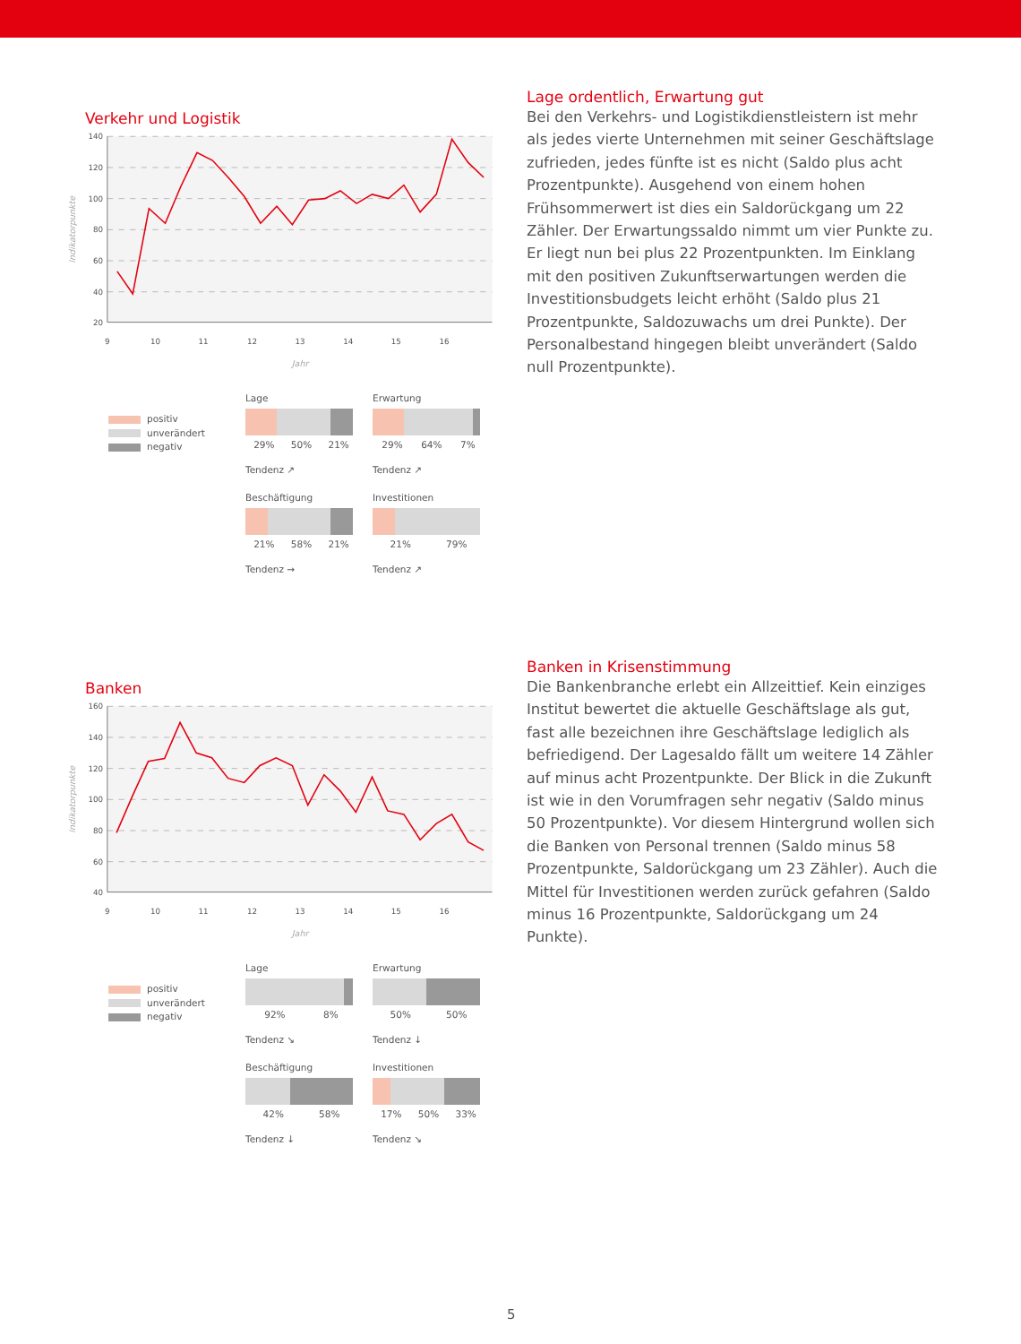Verkehr und Logistik
140
120
100
80
60
40
20
9
10
11
12
13
14
15
16
Jahr
Indikatorpunkte
positiv
unverändert
negativ
Lage
29% 50% 21%
Tendenz ↗
Erwartung
29% 64% 7%
Tendenz ↗
Beschäftigung
21% 58% 21%
Tendenz →
Investitionen
21% 79%
Tendenz ↗
Lage ordentlich, Erwartung gut
Bei den Verkehrs- und Logistikdienstleistern ist mehr als jedes vierte Unternehmen mit seiner Geschäftslage zufrieden, jedes fünfte ist es nicht (Saldo plus acht Prozentpunkte). Ausgehend von einem hohen Frühsommerwert ist dies ein Saldorückgang um 22 Zähler. Der Erwartungssaldo nimmt um vier Punkte zu. Er liegt nun bei plus 22 Prozentpunkten. Im Einklang mit den positiven Zukunftserwartungen werden die Investitionsbudgets leicht erhöht (Saldo plus 21 Prozentpunkte, Saldozuwachs um drei Punkte). Der Personalbestand hingegen bleibt unverändert (Saldo null Prozentpunkte).
Banken
160
140
120
100
80
60
40
9
10
11
12
13
14
15
16
Jahr
Indikatorpunkte
positiv
unverändert
negativ
Lage
92% 8%
Tendenz ↘
Erwartung
50% 50%
Tendenz ↓
Beschäftigung
42% 58%
Tendenz ↓
Investitionen
17% 50% 33%
Tendenz ↘
Banken in Krisenstimmung
Die Bankenbranche erlebt ein Allzeittief. Kein einziges Institut bewertet die aktuelle Geschäftslage als gut, fast alle bezeichnen ihre Geschäftslage lediglich als befriedigend. Der Lagesaldo fällt um weitere 14 Zähler auf minus acht Prozentpunkte. Der Blick in die Zukunft ist wie in den Vorumfragen sehr negativ (Saldo minus 50 Prozentpunkte). Vor diesem Hintergrund wollen sich die Banken von Personal trennen (Saldo minus 58 Prozentpunkte, Saldorückgang um 23 Zähler). Auch die Mittel für Investitionen werden zurück gefahren (Saldo minus 16 Prozentpunkte, Saldorückgang um 24 Punkte).
5